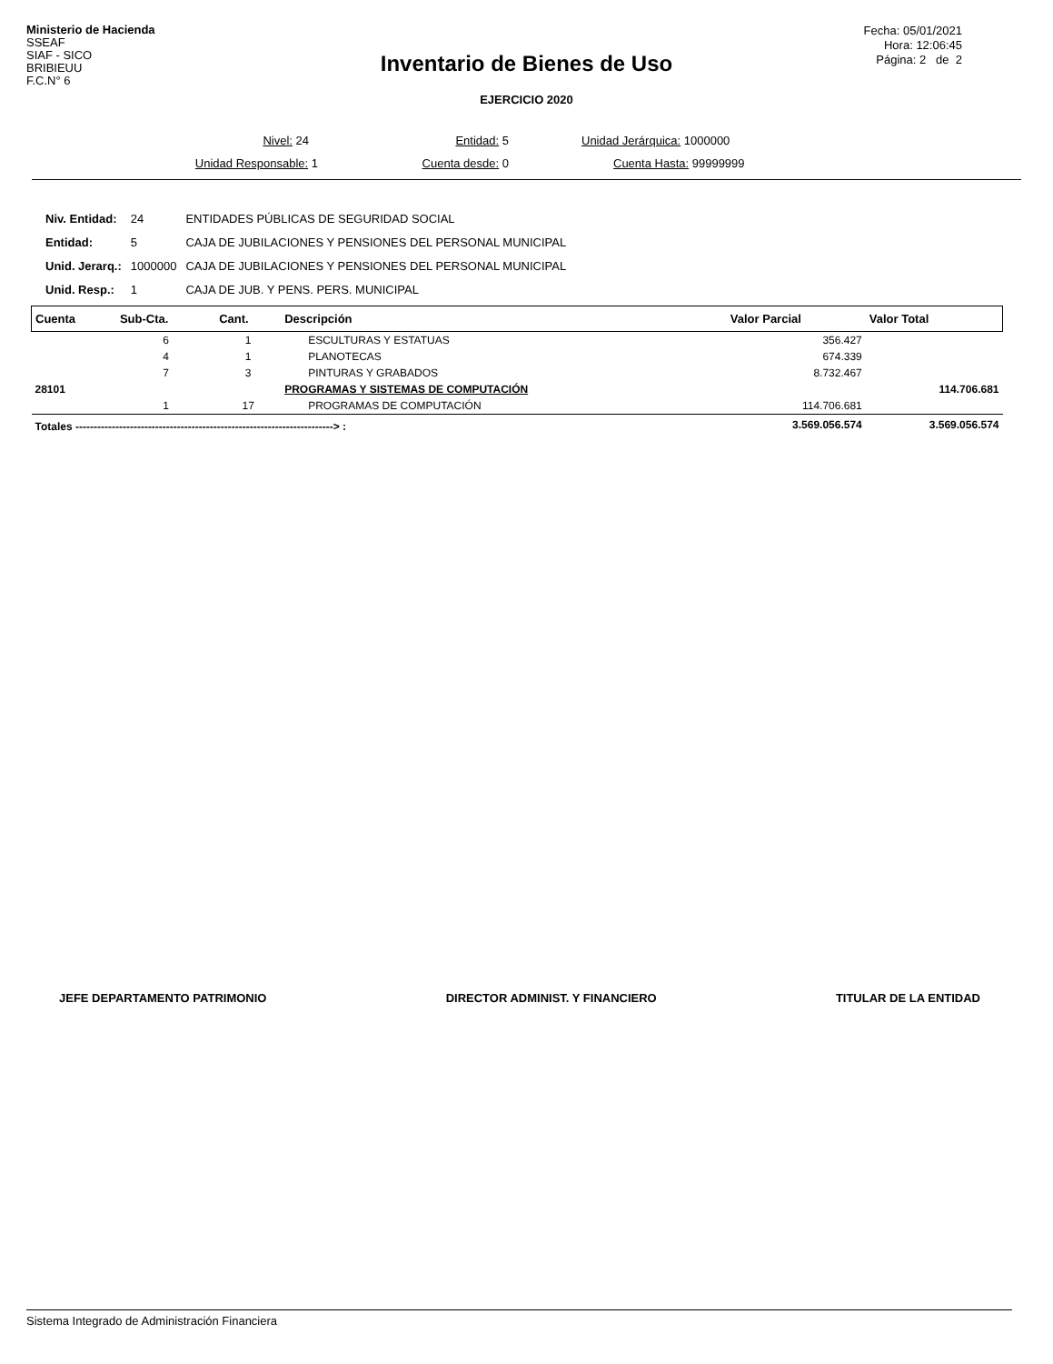Ministerio de Hacienda
SSEAF
SIAF - SICO
BRIBIEUU
F.C.N° 6
Fecha: 05/01/2021
Hora: 12:06:45
Página: 2 de 2
Inventario de Bienes de Uso
EJERCICIO 2020
Nivel: 24 Entidad: 5 Unidad Jerárquica: 1000000
Unidad Responsable: 1 Cuenta desde: 0 Cuenta Hasta: 99999999
| Niv. Entidad: | 24 | ENTIDADES PÚBLICAS DE SEGURIDAD SOCIAL |
| Entidad: | 5 | CAJA DE JUBILACIONES Y PENSIONES DEL PERSONAL MUNICIPAL |
| Unid. Jerarq.: | 1000000 | CAJA DE JUBILACIONES Y PENSIONES DEL PERSONAL MUNICIPAL |
| Unid. Resp.: | 1 | CAJA DE JUB. Y PENS. PERS. MUNICIPAL |
| Cuenta | Sub-Cta. | Cant. | Descripción | Valor Parcial | Valor Total |
| --- | --- | --- | --- | --- | --- |
| | 6 | 1 | ESCULTURAS Y ESTATUAS | 356.427 | |
| | 4 | 1 | PLANOTECAS | 674.339 | |
| | 7 | 3 | PINTURAS Y GRABADOS | 8.732.467 | |
| 28101 | | | PROGRAMAS Y SISTEMAS DE COMPUTACIÓN | | 114.706.681 |
| | 1 | 17 | PROGRAMAS DE COMPUTACIÓN | 114.706.681 | |
| Totales -----------------------------------------------------------------------> : | | | | 3.569.056.574 | 3.569.056.574 |
JEFE DEPARTAMENTO PATRIMONIO DIRECTOR ADMINIST. Y FINANCIERO TITULAR DE LA ENTIDAD
Sistema Integrado de Administración Financiera